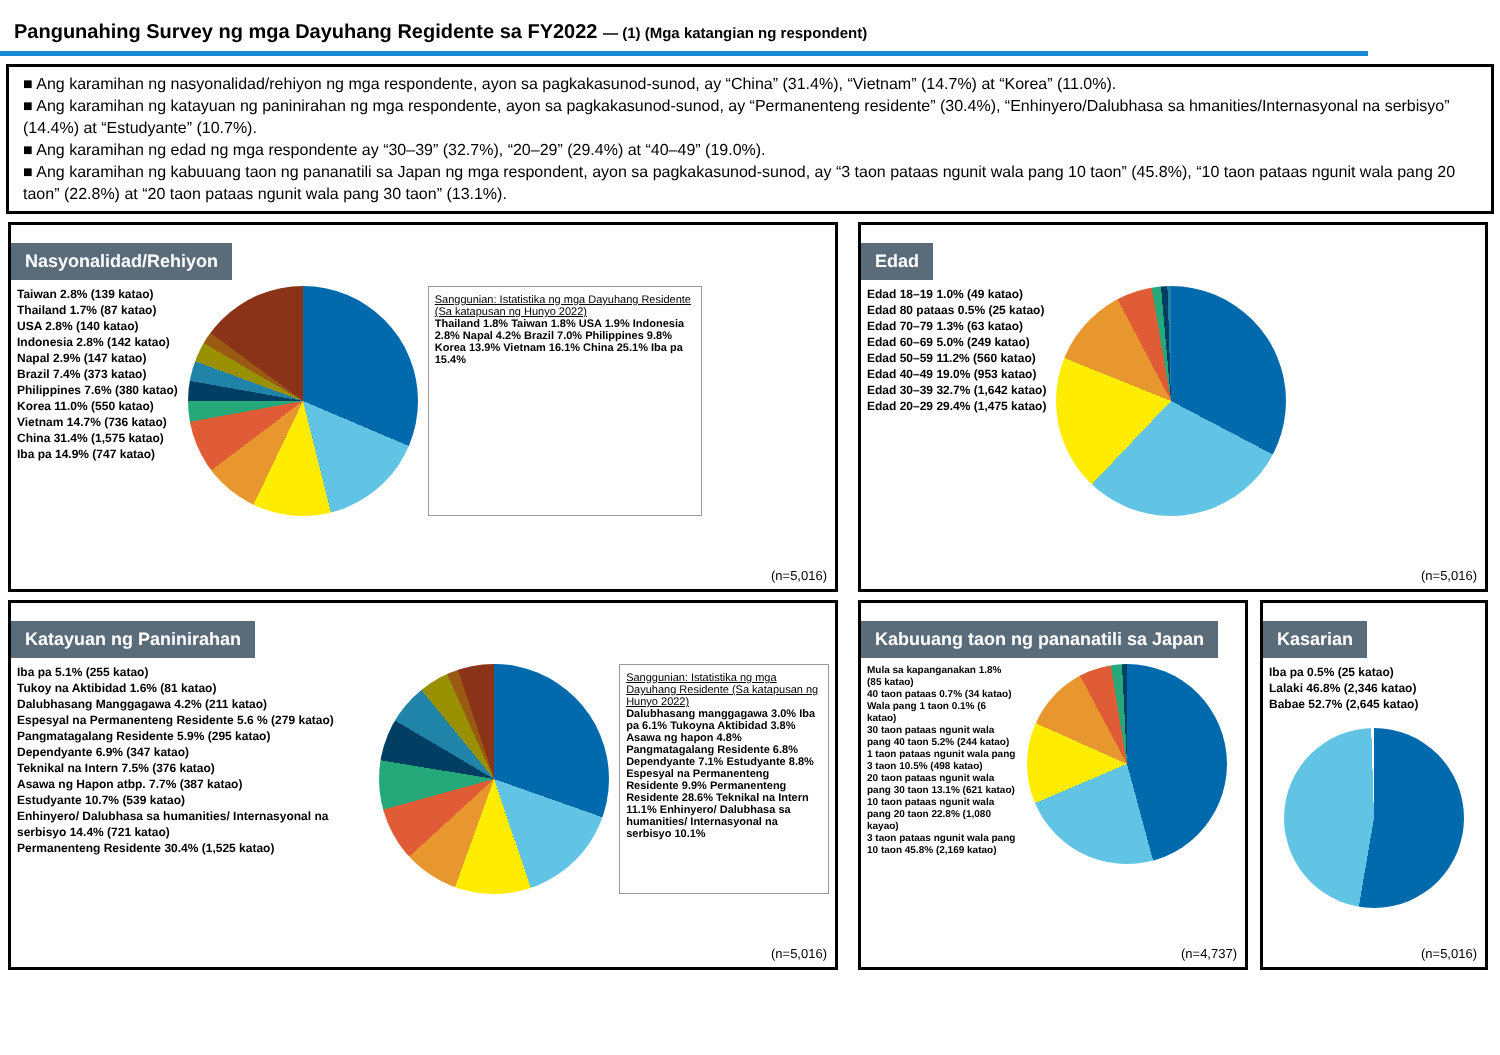Pangunahing Survey ng mga Dayuhang Regidente sa FY2022 — (1) (Mga katangian ng respondent)
■ Ang karamihan ng nasyonalidad/rehiyon ng mga respondente, ayon sa pagkakasunod-sunod, ay “China” (31.4%), “Vietnam” (14.7%) at “Korea” (11.0%).
■ Ang karamihan ng katayuan ng paninirahan ng mga respondente, ayon sa pagkakasunod-sunod, ay “Permanenteng residente” (30.4%), “Enhinyero/Dalubhasa sa hmanities/Internasyonal na serbisyo” (14.4%) at “Estudyante” (10.7%).
■ Ang karamihan ng edad ng mga respondente ay “30–39” (32.7%), “20–29” (29.4%) at “40–49” (19.0%).
■ Ang karamihan ng kabuuang taon ng pananatili sa Japan ng mga respondent, ayon sa pagkakasunod-sunod, ay “3 taon pataas ngunit wala pang 10 taon” (45.8%), “10 taon pataas ngunit wala pang 20 taon” (22.8%) at “20 taon pataas ngunit wala pang 30 taon” (13.1%).
Nasyonalidad/Rehiyon
Taiwan 2.8% (139 katao)
Thailand 1.7% (87 katao)
USA 2.8% (140 katao)
Indonesia 2.8% (142 katao)
Napal 2.9% (147 katao)
Brazil 7.4% (373 katao)
Philippines 7.6% (380 katao)
Korea 11.0% (550 katao)
Vietnam 14.7% (736 katao)
China 31.4% (1,575 katao)
Iba pa 14.9% (747 katao)
Sanggunian: Istatistika ng mga Dayuhang Residente (Sa katapusan ng Hunyo 2022)
Thailand 1.8% Taiwan 1.8% USA 1.9% Indonesia 2.8% Napal 4.2% Brazil 7.0% Philippines 9.8% Korea 13.9% Vietnam 16.1% China 25.1% Iba pa 15.4%
(n=5,016)
Edad
Edad 18–19 1.0% (49 katao)
Edad 80 pataas 0.5% (25 katao)
Edad 70–79 1.3% (63 katao)
Edad 60–69 5.0% (249 katao)
Edad 50–59 11.2% (560 katao)
Edad 40–49 19.0% (953 katao)
Edad 30–39 32.7% (1,642 katao)
Edad 20–29 29.4% (1,475 katao)
(n=5,016)
Katayuan ng Paninirahan
Iba pa 5.1% (255 katao)
Tukoy na Aktibidad 1.6% (81 katao)
Dalubhasang Manggagawa 4.2% (211 katao)
Espesyal na Permanenteng Residente 5.6 % (279 katao)
Pangmatagalang Residente 5.9% (295 katao)
Dependyante 6.9% (347 katao)
Teknikal na Intern 7.5% (376 katao)
Asawa ng Hapon atbp. 7.7% (387 katao)
Estudyante 10.7% (539 katao)
Enhinyero/ Dalubhasa sa humanities/ Internasyonal na serbisyo 14.4% (721 katao)
Permanenteng Residente 30.4% (1,525 katao)
Sanggunian: Istatistika ng mga Dayuhang Residente (Sa katapusan ng Hunyo 2022)
Dalubhasang manggagawa 3.0% Iba pa 6.1% Tukoyna Aktibidad 3.8% Asawa ng hapon 4.8% Pangmatagalang Residente 6.8% Dependyante 7.1% Estudyante 8.8% Espesyal na Permanenteng Residente 9.9% Permanenteng Residente 28.6% Teknikal na Intern 11.1% Enhinyero/ Dalubhasa sa humanities/ Internasyonal na serbisyo 10.1%
(n=5,016)
Kabuuang taon ng pananatili sa Japan
Mula sa kapanganakan 1.8% (85 katao)
40 taon pataas 0.7% (34 katao)
Wala pang 1 taon 0.1% (6 katao)
30 taon pataas ngunit wala pang 40 taon 5.2% (244 katao)
1 taon pataas ngunit wala pang 3 taon 10.5% (498 katao)
20 taon pataas ngunit wala pang 30 taon 13.1% (621 katao)
10 taon pataas ngunit wala pang 20 taon 22.8% (1,080 kayao)
3 taon pataas ngunit wala pang 10 taon 45.8% (2,169 katao)
(n=4,737)
Kasarian
Iba pa 0.5% (25 katao)
Lalaki 46.8% (2,346 katao)
Babae 52.7% (2,645 katao)
(n=5,016)